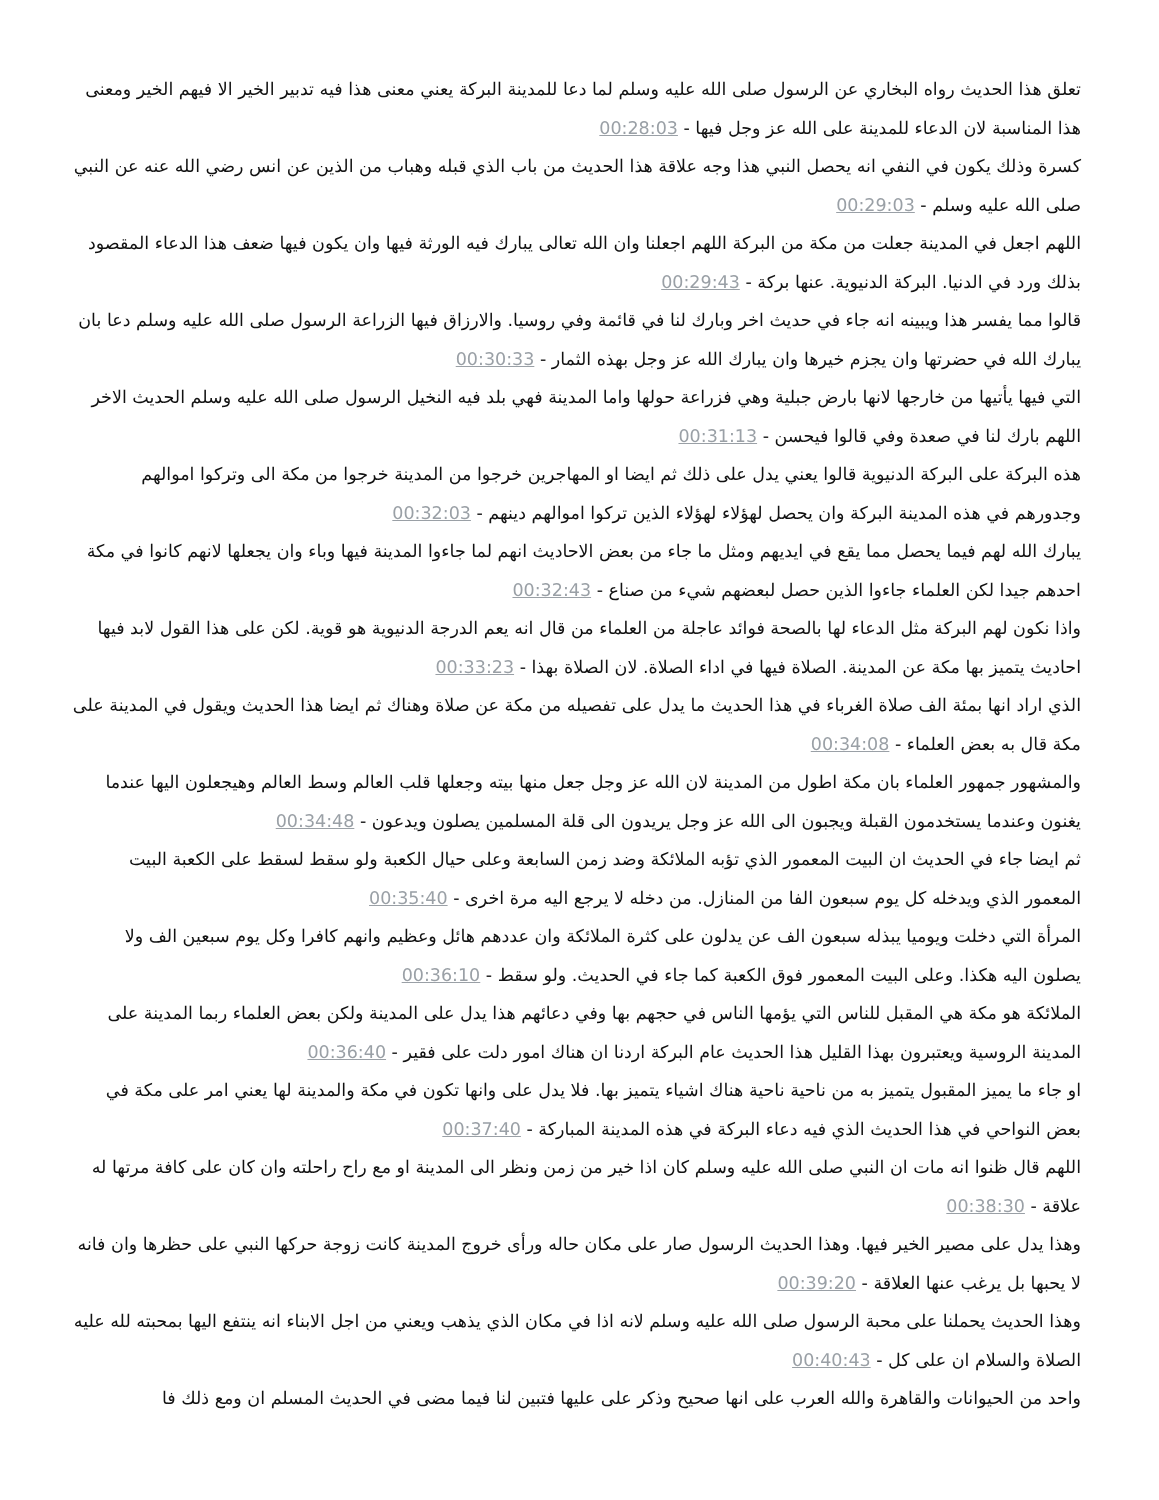تعلق هذا الحديث رواه البخاري عن الرسول صلى الله عليه وسلم لما دعا للمدينة البركة يعني معنى هذا فيه تدبير الخير الا فيهم الخير ومعنى هذا المناسبة لان الدعاء للمدينة على الله عز وجل فيها - 00:28:03
كسرة وذلك يكون في النفي انه يحصل النبي هذا وجه علاقة هذا الحديث من باب الذي قبله وهباب من الذين عن انس رضي الله عنه عن النبي صلى الله عليه وسلم - 00:29:03
اللهم اجعل في المدينة جعلت من مكة من البركة اللهم اجعلنا وان الله تعالى يبارك فيه الورثة فيها وان يكون فيها ضعف هذا الدعاء المقصود بذلك ورد في الدنيا. البركة الدنيوية. عنها بركة - 00:29:43
قالوا مما يفسر هذا ويبينه انه جاء في حديث اخر وبارك لنا في قائمة وفي روسيا. والارزاق فيها الزراعة الرسول صلى الله عليه وسلم دعا بان يبارك الله في حضرتها وان يجزم خيرها وان يبارك الله عز وجل بهذه الثمار - 00:30:33
التي فيها يأتيها من خارجها لانها بارض جبلية وهي فزراعة حولها واما المدينة فهي بلد فيه النخيل الرسول صلى الله عليه وسلم الحديث الاخر اللهم بارك لنا في صعدة وفي قالوا فيحسن - 00:31:13
هذه البركة على البركة الدنيوية قالوا يعني يدل على ذلك ثم ايضا او المهاجرين خرجوا من المدينة خرجوا من مكة الى وتركوا اموالهم وجدورهم في هذه المدينة البركة وان يحصل لهؤلاء لهؤلاء الذين تركوا اموالهم دينهم - 00:32:03
يبارك الله لهم فيما يحصل مما يقع في ايديهم ومثل ما جاء من بعض الاحاديث انهم لما جاءوا المدينة فيها وباء وان يجعلها لانهم كانوا في مكة احدهم جيدا لكن العلماء جاءوا الذين حصل لبعضهم شيء من صناع - 00:32:43
واذا نكون لهم البركة مثل الدعاء لها بالصحة فوائد عاجلة من العلماء من قال انه يعم الدرجة الدنيوية هو قوية. لكن على هذا القول لابد فيها احاديث يتميز بها مكة عن المدينة. الصلاة فيها في اداء الصلاة. لان الصلاة بهذا - 00:33:23
الذي اراد انها بمئة الف صلاة الغرباء في هذا الحديث ما يدل على تفصيله من مكة عن صلاة وهناك ثم ايضا هذا الحديث ويقول في المدينة على مكة قال به بعض العلماء - 00:34:08
والمشهور جمهور العلماء بان مكة اطول من المدينة لان الله عز وجل جعل منها بيته وجعلها قلب العالم وسط العالم وهيجعلون اليها عندما يغنون وعندما يستخدمون القبلة ويجبون الى الله عز وجل يريدون الى قلة المسلمين يصلون ويدعون - 00:34:48
ثم ايضا جاء في الحديث ان البيت المعمور الذي تؤبه الملائكة وضد زمن السابعة وعلى حيال الكعبة ولو سقط لسقط على الكعبة البيت المعمور الذي ويدخله كل يوم سبعون الفا من المنازل. من دخله لا يرجع اليه مرة اخرى - 00:35:40
المرأة التي دخلت ويوميا يبذله سبعون الف عن يدلون على كثرة الملائكة وان عددهم هائل وعظيم وانهم كافرا وكل يوم سبعين الف ولا يصلون اليه هكذا. وعلى البيت المعمور فوق الكعبة كما جاء في الحديث. ولو سقط - 00:36:10
الملائكة هو مكة هي المقبل للناس التي يؤمها الناس في حجهم بها وفي دعائهم هذا يدل على المدينة ولكن بعض العلماء ربما المدينة على المدينة الروسية ويعتبرون بهذا القليل هذا الحديث عام البركة اردنا ان هناك امور دلت على فقير - 00:36:40
او جاء ما يميز المقبول يتميز به من ناحية ناحية هناك اشياء يتميز بها. فلا يدل على وانها تكون في مكة والمدينة لها يعني امر على مكة في بعض النواحي في هذا الحديث الذي فيه دعاء البركة في هذه المدينة المباركة - 00:37:40
اللهم قال ظنوا انه مات ان النبي صلى الله عليه وسلم كان اذا خير من زمن ونظر الى المدينة او مع راح راحلته وان كان على كافة مرتها له علاقة - 00:38:30
وهذا يدل على مصير الخير فيها. وهذا الحديث الرسول صار على مكان حاله ورأى خروج المدينة كانت زوجة حركها النبي على حظرها وان فانه لا يحبها بل يرغب عنها العلاقة - 00:39:20
وهذا الحديث يحملنا على محبة الرسول صلى الله عليه وسلم لانه اذا في مكان الذي يذهب ويعني من اجل الابناء انه ينتفع اليها بمحبته لله عليه الصلاة والسلام ان على كل - 00:40:43
واحد من الحيوانات والقاهرة والله العرب على انها صحيح وذكر على عليها فتبين لنا فيما مضى في الحديث المسلم ان ومع ذلك فا